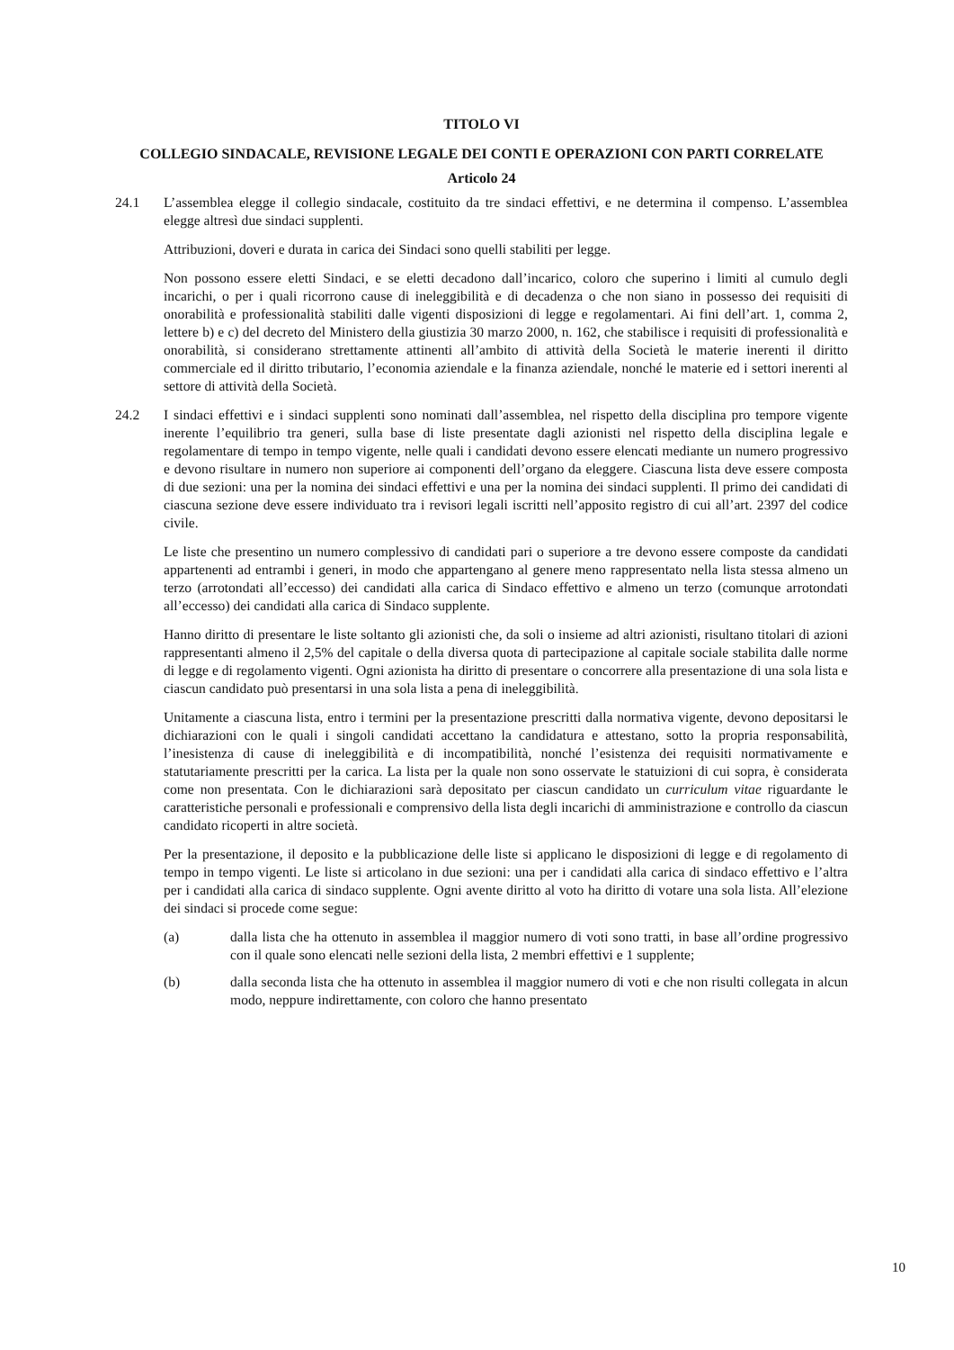TITOLO VI
COLLEGIO SINDACALE, REVISIONE LEGALE DEI CONTI E OPERAZIONI CON PARTI CORRELATE
Articolo 24
24.1 L’assemblea elegge il collegio sindacale, costituito da tre sindaci effettivi, e ne determina il compenso. L’assemblea elegge altresì due sindaci supplenti.
Attribuzioni, doveri e durata in carica dei Sindaci sono quelli stabiliti per legge.
Non possono essere eletti Sindaci, e se eletti decadono dall’incarico, coloro che superino i limiti al cumulo degli incarichi, o per i quali ricorrono cause di ineleggibilità e di decadenza o che non siano in possesso dei requisiti di onorabilità e professionalità stabiliti dalle vigenti disposizioni di legge e regolamentari. Ai fini dell’art. 1, comma 2, lettere b) e c) del decreto del Ministero della giustizia 30 marzo 2000, n. 162, che stabilisce i requisiti di professionalità e onorabilità, si considerano strettamente attinenti all’ambito di attività della Società le materie inerenti il diritto commerciale ed il diritto tributario, l’economia aziendale e la finanza aziendale, nonché le materie ed i settori inerenti al settore di attività della Società.
24.2 I sindaci effettivi e i sindaci supplenti sono nominati dall’assemblea, nel rispetto della disciplina pro tempore vigente inerente l’equilibrio tra generi, sulla base di liste presentate dagli azionisti nel rispetto della disciplina legale e regolamentare di tempo in tempo vigente, nelle quali i candidati devono essere elencati mediante un numero progressivo e devono risultare in numero non superiore ai componenti dell’organo da eleggere. Ciascuna lista deve essere composta di due sezioni: una per la nomina dei sindaci effettivi e una per la nomina dei sindaci supplenti. Il primo dei candidati di ciascuna sezione deve essere individuato tra i revisori legali iscritti nell’apposito registro di cui all’art. 2397 del codice civile.
Le liste che presentino un numero complessivo di candidati pari o superiore a tre devono essere composte da candidati appartenenti ad entrambi i generi, in modo che appartengano al genere meno rappresentato nella lista stessa almeno un terzo (arrotondati all’eccesso) dei candidati alla carica di Sindaco effettivo e almeno un terzo (comunque arrotondati all’eccesso) dei candidati alla carica di Sindaco supplente.
Hanno diritto di presentare le liste soltanto gli azionisti che, da soli o insieme ad altri azionisti, risultano titolari di azioni rappresentanti almeno il 2,5% del capitale o della diversa quota di partecipazione al capitale sociale stabilita dalle norme di legge e di regolamento vigenti. Ogni azionista ha diritto di presentare o concorrere alla presentazione di una sola lista e ciascun candidato può presentarsi in una sola lista a pena di ineleggibilità.
Unitamente a ciascuna lista, entro i termini per la presentazione prescritti dalla normativa vigente, devono depositarsi le dichiarazioni con le quali i singoli candidati accettano la candidatura e attestano, sotto la propria responsabilità, l’inesistenza di cause di ineleggibilità e di incompatibilità, nonché l’esistenza dei requisiti normativamente e statutariamente prescritti per la carica. La lista per la quale non sono osservate le statuizioni di cui sopra, è considerata come non presentata. Con le dichiarazioni sarà depositato per ciascun candidato un curriculum vitae riguardante le caratteristiche personali e professionali e comprensivo della lista degli incarichi di amministrazione e controllo da ciascun candidato ricoperti in altre società.
Per la presentazione, il deposito e la pubblicazione delle liste si applicano le disposizioni di legge e di regolamento di tempo in tempo vigenti. Le liste si articolano in due sezioni: una per i candidati alla carica di sindaco effettivo e l’altra per i candidati alla carica di sindaco supplente. Ogni avente diritto al voto ha diritto di votare una sola lista. All’elezione dei sindaci si procede come segue:
(a) dalla lista che ha ottenuto in assemblea il maggior numero di voti sono tratti, in base all’ordine progressivo con il quale sono elencati nelle sezioni della lista, 2 membri effettivi e 1 supplente;
(b) dalla seconda lista che ha ottenuto in assemblea il maggior numero di voti e che non risulti collegata in alcun modo, neppure indirettamente, con coloro che hanno presentato
10